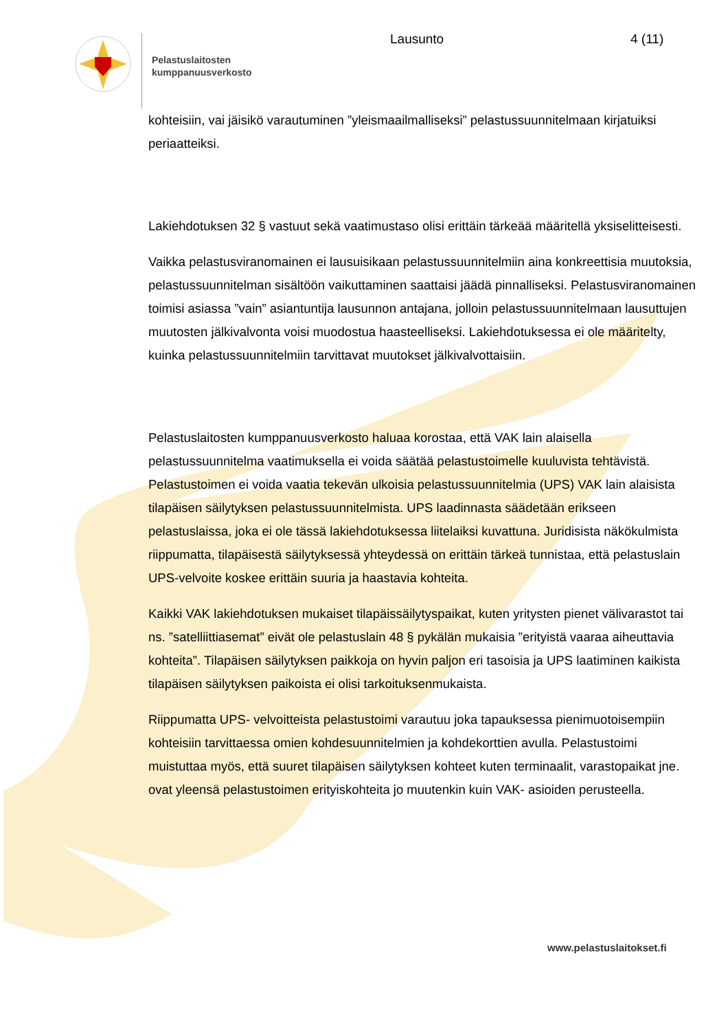Pelastuslaitosten
kumppanuusverkosto
Lausunto 4 (11)
kohteisiin, vai jäisikö varautuminen ”yleismaailmalliseksi” pelastussuunnitelmaan kirjatuiksi periaatteiksi.
Lakiehdotuksen 32 § vastuut sekä vaatimustaso olisi erittäin tärkeää määritellä yksiselitteisesti.
Vaikka pelastusviranomainen ei lausuisikaan pelastussuunnitelmiin aina konkreettisia muutoksia, pelastussuunnitelman sisältöön vaikuttaminen saattaisi jäädä pinnalliseksi. Pelastusviranomainen toimisi asiassa ”vain” asiantuntija lausunnon antajana, jolloin pelastussuunnitelmaan lausuttujen muutosten jälkivalvonta voisi muodostua haasteelliseksi. Lakiehdotuksessa ei ole määritelty, kuinka pelastussuunnitelmiin tarvittavat muutokset jälkivalvottaisiin.
Pelastuslaitosten kumppanuusverkosto haluaa korostaa, että VAK lain alaisella pelastussuunnitelma vaatimuksella ei voida säätää pelastustoimelle kuuluvista tehtävistä. Pelastustoimen ei voida vaatia tekevän ulkoisia pelastussuunnitelmia (UPS) VAK lain alaisista tilapäisen säilytyksen pelastussuunnitelmista. UPS laadinnasta säädetään erikseen pelastuslaissa, joka ei ole tässä lakiehdotuksessa liitelaiksi kuvattuna. Juridisista näkökulmista riippumatta, tilapäisestä säilytyksessä yhteydessä on erittäin tärkeä tunnistaa, että pelastuslain UPS-velvoite koskee erittäin suuria ja haastavia kohteita.
Kaikki VAK lakiehdotuksen mukaiset tilapäissäilytyspaikat, kuten yritysten pienet välivarastot tai ns. ”satelliittiasemat” eivät ole pelastuslain 48 § pykälän mukaisia ”erityistä vaaraa aiheuttavia kohteita”. Tilapäisen säilytyksen paikkoja on hyvin paljon eri tasoisia ja UPS laatiminen kaikista tilapäisen säilytyksen paikoista ei olisi tarkoituksenmukaista.
Riippumatta UPS- velvoitteista pelastustoimi varautuu joka tapauksessa pienimuotoisempiin kohteisiin tarvittaessa omien kohdesuunnitelmien ja kohdekorttien avulla. Pelastustoimi muistuttaa myös, että suuret tilapäisen säilytyksen kohteet kuten terminaalit, varastopaikat jne. ovat yleensä pelastustoimen erityiskohteita jo muutenkin kuin VAK- asioiden perusteella.
www.pelastuslaitokset.fi